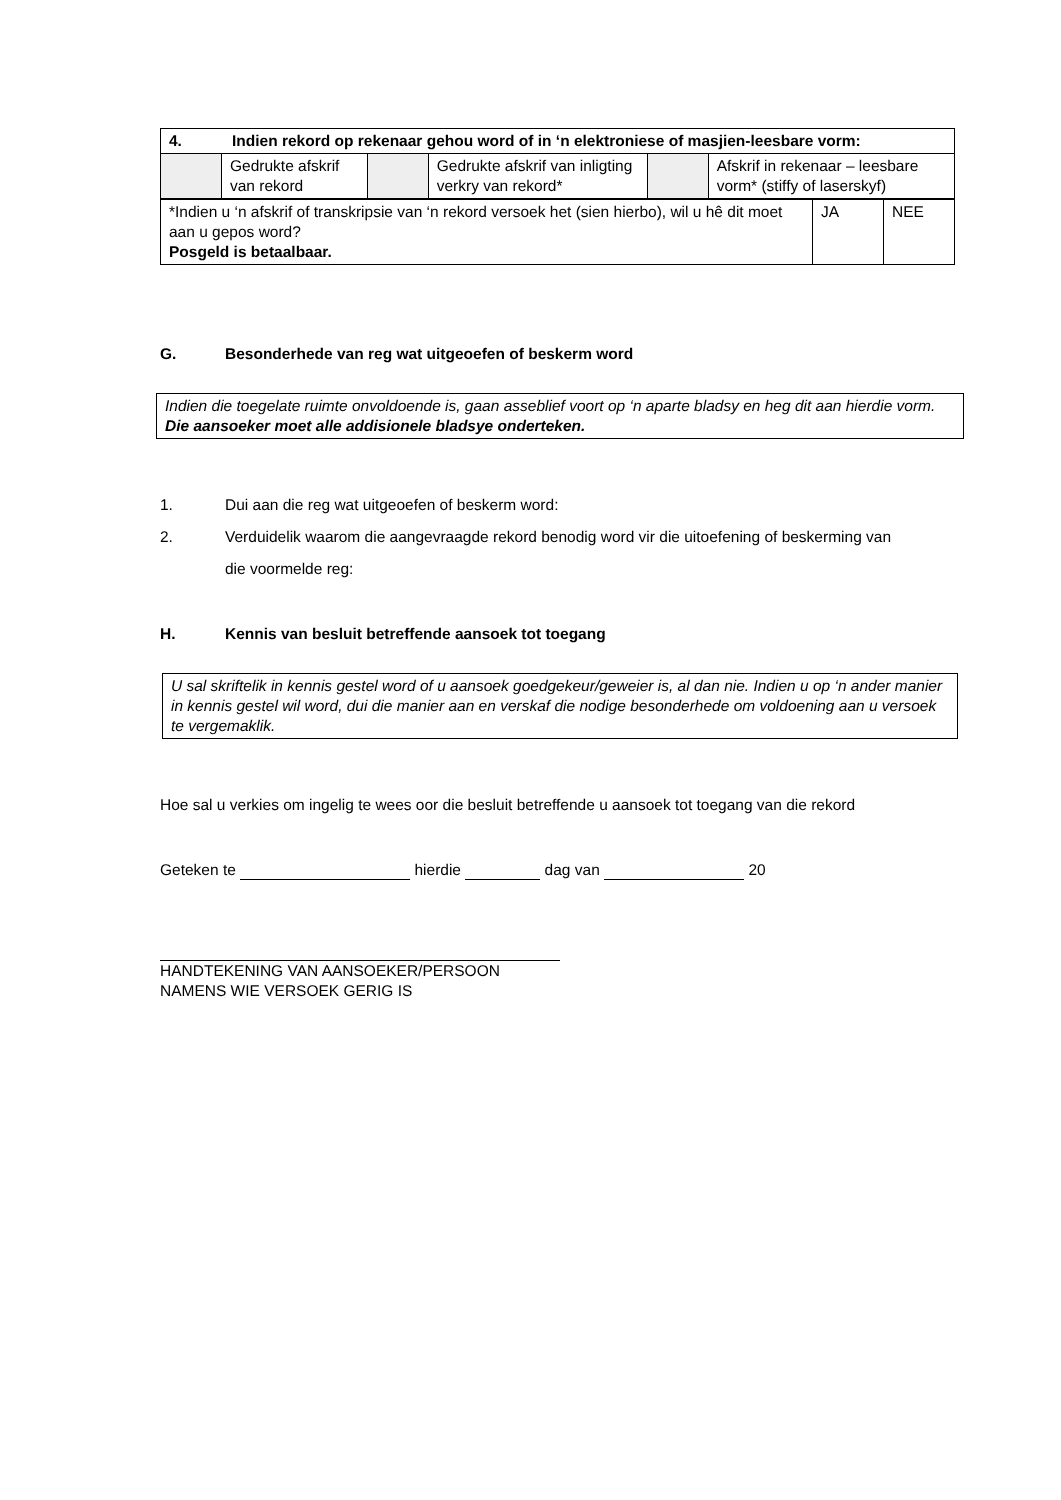| 4. Indien rekord op rekenaar gehou word of in ‘n elektroniese of masjien-leesbare vorm: | | | | | |
| | Gedrukte afskrif van rekord | | Gedrukte afskrif van inligting verkry van rekord* | | Afskrif in rekenaar – leesbare vorm* (stiffy of laserskyf) |
| *Indien u ‘n afskrif of transkripsie van ‘n rekord versoek het (sien hierbo), wil u hê dit moet aan u gepos word? Posgeld is betaalbaar. | JA | NEE |
G. Besonderhede van reg wat uitgeoefen of beskerm word
Indien die toegelate ruimte onvoldoende is, gaan asseblief voort op ‘n aparte bladsy en heg dit aan hierdie vorm. Die aansoeker moet alle addisionele bladsye onderteken.
1. Dui aan die reg wat uitgeoefen of beskerm word:
2. Verduidelik waarom die aangevraagde rekord benodig word vir die uitoefening of beskerming van die voormelde reg:
H. Kennis van besluit betreffende aansoek tot toegang
U sal skriftelik in kennis gestel word of u aansoek goedgekeur/geweier is, al dan nie. Indien u op ‘n ander manier in kennis gestel wil word, dui die manier aan en verskaf die nodige besonderhede om voldoening aan u versoek te vergemaklik.
Hoe sal u verkies om ingelig te wees oor die besluit betreffende u aansoek tot toegang van die rekord
Geteken te hierdie dag van 20
HANDTEKENING VAN AANSOEKER/PERSOON
NAMENS WIE VERSOEK GERIG IS